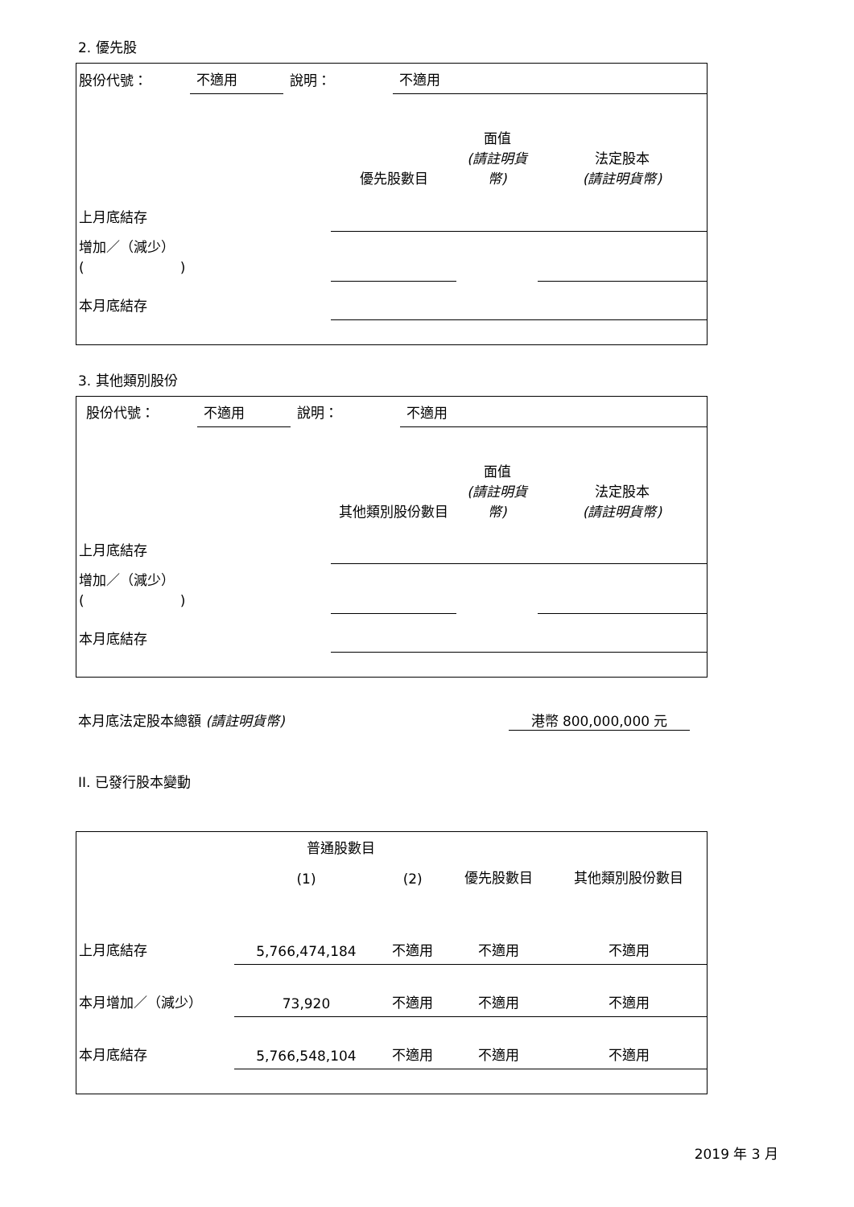2. 優先股
| 股份代號： | 不適用 | 說明： | 不適用 |
| | 優先股數目 | 面值 (請註明貨幣) | 法定股本 (請註明貨幣) |
| 上月底結存 | | | |
| 增加／（減少） ( ) | | | |
| 本月底結存 | | | |
3. 其他類別股份
| 股份代號： | 不適用 | 說明： | 不適用 |
| | 其他類別股份數目 | 面值 (請註明貨幣) | 法定股本 (請註明貨幣) |
| 上月底結存 | | | |
| 增加／（減少） ( ) | | | |
| 本月底結存 | | | |
本月底法定股本總額 (請註明貨幣) 港幣 800,000,000 元
II. 已發行股本變動
| | 普通股數目 | | | 其他類別股份數目 |
| | (1) | (2) | 優先股數目 | |
| 上月底結存 | 5,766,474,184 | 不適用 | 不適用 | 不適用 |
| 本月增加／（減少） | 73,920 | 不適用 | 不適用 | 不適用 |
| 本月底結存 | 5,766,548,104 | 不適用 | 不適用 | 不適用 |
2019 年 3 月